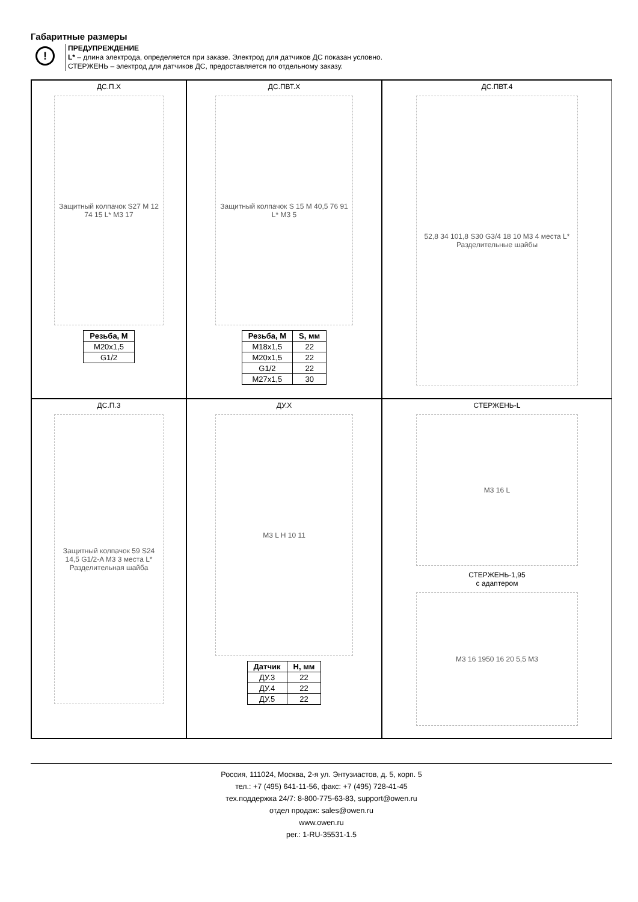Габаритные размеры
!
ПРЕДУПРЕЖДЕНИЕ
L* – длина электрода, определяется при заказе. Электрод для датчиков ДС показан условно.
СТЕРЖЕНЬ – электрод для датчиков ДС, предоставляется по отдельному заказу.
ДС.П.Х
Защитный колпачок S27 M 12 74 15 L* M3 17
| Резьба, М |
| --- |
| M20x1,5 |
| G1/2 |
ДС.ПВТ.Х
Защитный колпачок S 15 M 40,5 76 91 L* M3 5
| Резьба, М | S, мм |
| --- | --- |
| M18x1,5 | 22 |
| M20x1,5 | 22 |
| G1/2 | 22 |
| M27x1,5 | 30 |
ДС.ПВТ.4
52,8 34 101,8 S30 G3/4 18 10 M3 4 места L* Разделительные шайбы
ДС.П.3
Защитный колпачок 59 S24 14,5 G1/2-A M3 3 места L* Разделительная шайба
ДУ.Х
M3 L H 10 11
| Датчик | Н, мм |
| --- | --- |
| ДУ.3 | 22 |
| ДУ.4 | 22 |
| ДУ.5 | 22 |
СТЕРЖЕНЬ-L
M3 16 L
СТЕРЖЕНЬ-1,95
с адаптером
M3 16 1950 16 20 5,5 M3
Россия, 111024, Москва, 2-я ул. Энтузиастов, д. 5, корп. 5
тел.: +7 (495) 641-11-56, факс: +7 (495) 728-41-45
тех.поддержка 24/7: 8-800-775-63-83, support@owen.ru
отдел продаж: sales@owen.ru
www.owen.ru
рег.: 1-RU-35531-1.5